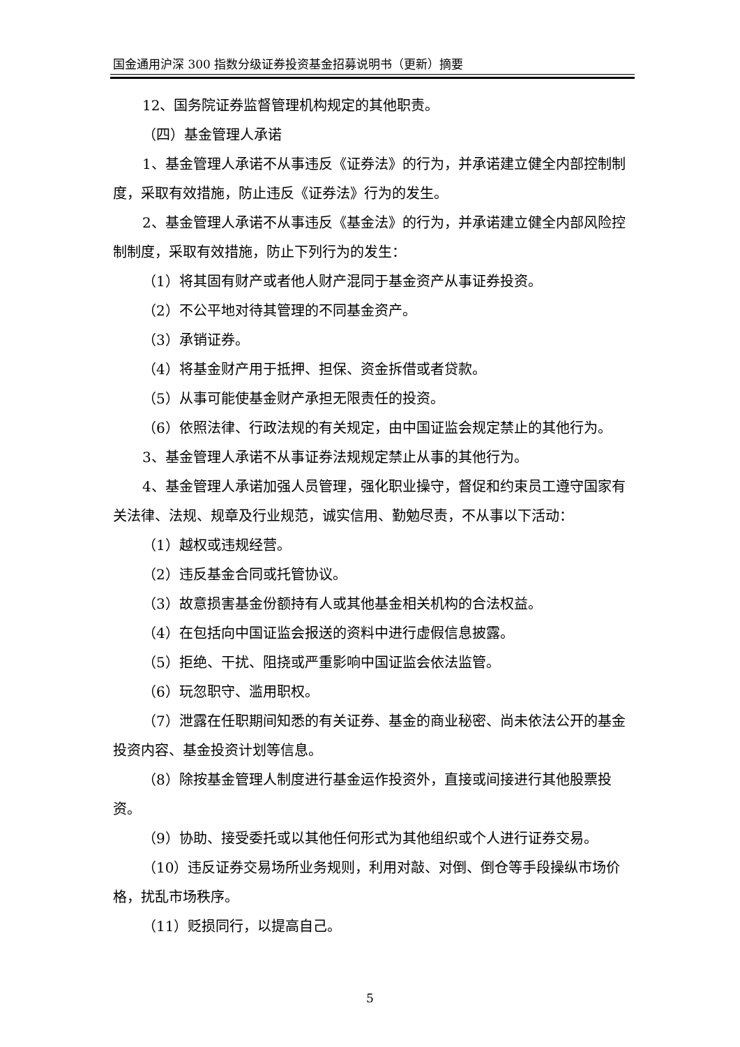国金通用沪深 300 指数分级证券投资基金招募说明书（更新）摘要
12、国务院证券监督管理机构规定的其他职责。
（四）基金管理人承诺
1、基金管理人承诺不从事违反《证券法》的行为，并承诺建立健全内部控制制度，采取有效措施，防止违反《证券法》行为的发生。
2、基金管理人承诺不从事违反《基金法》的行为，并承诺建立健全内部风险控制制度，采取有效措施，防止下列行为的发生：
（1）将其固有财产或者他人财产混同于基金资产从事证券投资。
（2）不公平地对待其管理的不同基金资产。
（3）承销证券。
（4）将基金财产用于抵押、担保、资金拆借或者贷款。
（5）从事可能使基金财产承担无限责任的投资。
（6）依照法律、行政法规的有关规定，由中国证监会规定禁止的其他行为。
3、基金管理人承诺不从事证券法规规定禁止从事的其他行为。
4、基金管理人承诺加强人员管理，强化职业操守，督促和约束员工遵守国家有关法律、法规、规章及行业规范，诚实信用、勤勉尽责，不从事以下活动：
（1）越权或违规经营。
（2）违反基金合同或托管协议。
（3）故意损害基金份额持有人或其他基金相关机构的合法权益。
（4）在包括向中国证监会报送的资料中进行虚假信息披露。
（5）拒绝、干扰、阻挠或严重影响中国证监会依法监管。
（6）玩忽职守、滥用职权。
（7）泄露在任职期间知悉的有关证券、基金的商业秘密、尚未依法公开的基金投资内容、基金投资计划等信息。
（8）除按基金管理人制度进行基金运作投资外，直接或间接进行其他股票投资。
（9）协助、接受委托或以其他任何形式为其他组织或个人进行证券交易。
（10）违反证券交易场所业务规则，利用对敲、对倒、倒仓等手段操纵市场价格，扰乱市场秩序。
（11）贬损同行，以提高自己。
5